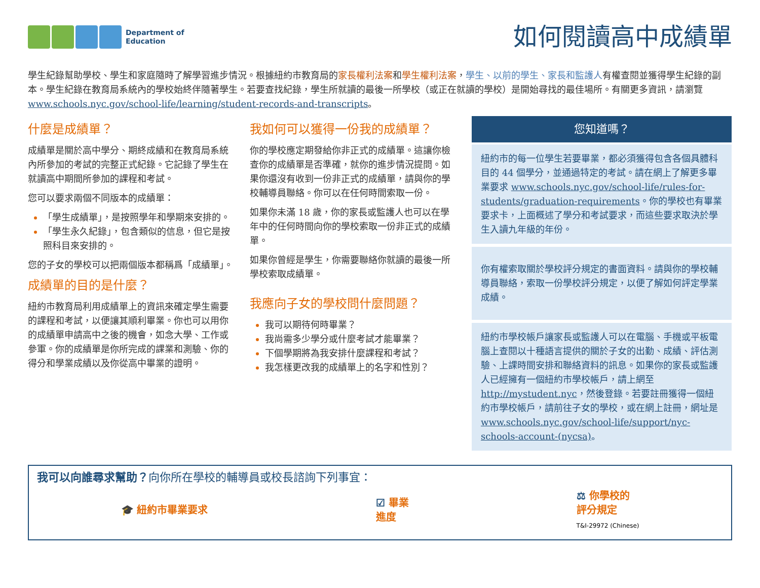Department of
Education
如何閱讀高中成績單
學生紀錄幫助學校、學生和家庭隨時了解學習進步情況。根據紐約市教育局的家長權利法案和學生權利法案，學生、以前的學生、家長和監護人有權查閱並獲得學生紀錄的副本。學生紀錄在教育局系統內的學校始終伴隨著學生。若要查找紀錄，學生所就讀的最後一所學校（或正在就讀的學校）是開始尋找的最佳場所。有關更多資訊，請瀏覽 www.schools.nyc.gov/school-life/learning/student-records-and-transcripts。
什麼是成績單？
成績單是關於高中學分、期終成績和在教育局系統內所參加的考試的完整正式紀錄。它記錄了學生在就讀高中期間所參加的課程和考試。
您可以要求兩個不同版本的成績單：
「學生成績單」，是按照學年和學期來安排的。
「學生永久紀錄」，包含類似的信息，但它是按照科目來安排的。
您的子女的學校可以把兩個版本都稱爲「成績單」。
成績單的目的是什麼？
紐約市教育局利用成績單上的資訊來確定學生需要的課程和考試，以便讓其順利畢業。你也可以用你的成績單申請高中之後的機會，如念大學、工作或參軍。你的成績單是你所完成的課業和測驗、你的得分和學業成績以及你從高中畢業的證明。
我如何可以獲得一份我的成績單？
你的學校應定期發給你非正式的成績單。這讓你檢查你的成績單是否準確，就你的進步情況提問。如果你還沒有收到一份非正式的成績單，請與你的學校輔導員聯絡。你可以在任何時間索取一份。
如果你未滿 18 歲，你的家長或監護人也可以在學年中的任何時間向你的學校索取一份非正式的成績單。
如果你曾經是學生，你需要聯絡你就讀的最後一所學校索取成績單。
我應向子女的學校問什麼問題？
我可以期待何時畢業？
我尚需多少學分或什麼考試才能畢業？
下個學期將為我安排什麼課程和考試？
我怎樣更改我的成績單上的名字和性別？
您知道嗎？
紐約市的每一位學生若要畢業，都必須獲得包含各個具體科目的 44 個學分，並通過特定的考試。請在網上了解更多畢業要求 www.schools.nyc.gov/school-life/rules-for-students/graduation-requirements。你的學校也有畢業要求卡，上面概述了學分和考試要求，而這些要求取決於學生入讀九年級的年份。
你有權索取關於學校評分規定的書面資料。請與你的學校輔導員聯絡，索取一份學校評分規定，以便了解如何評定學業成績。
紐約市學校帳戶讓家長或監護人可以在電腦、手機或平板電腦上查閱以十種語言提供的關於子女的出勤、成績、評估測驗、上課時間安排和聯絡資料的訊息。如果你的家長或監護人已經擁有一個紐約市學校帳戶，請上網至 http://mystudent.nyc，然後登錄。若要註冊獲得一個紐約市學校帳戶，請前往子女的學校，或在網上註冊，網址是 www.schools.nyc.gov/school-life/support/nyc-schools-account-(nycsa)。
我可以向誰尋求幫助？向你所在學校的輔導員或校長諮詢下列事宜：
🎓 紐約市畢業要求
☑ 畢業
進度
⚖ 你學校的
評分規定
T&I-29972 (Chinese)